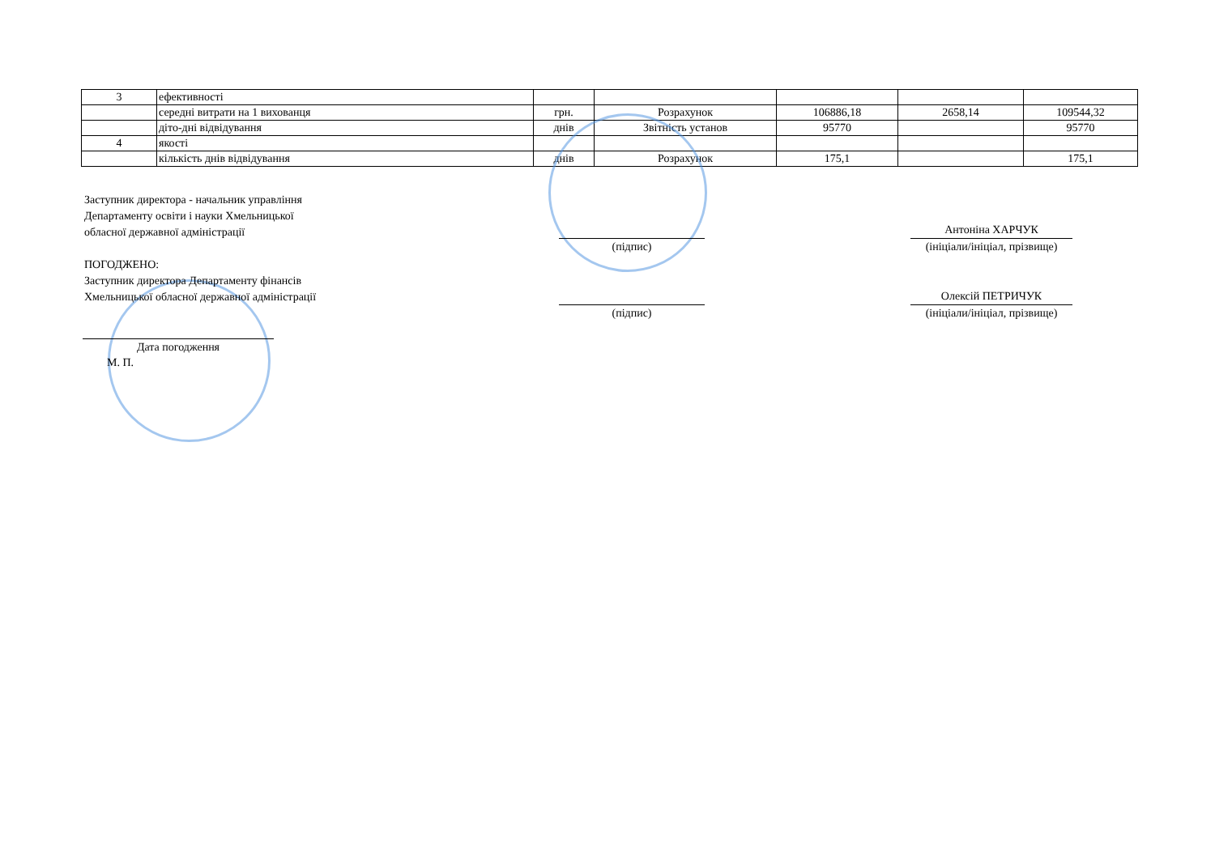| 3 | ефективності | | | | | |
| | середні витрати на 1 вихованця | грн. | Розрахунок | 106886,18 | 2658,14 | 109544,32 |
| | діто-дні відвідування | днів | Звітність установ | 95770 | | 95770 |
| 4 | якості | | | | | |
| | кількість днів відвідування | днів | Розрахунок | 175,1 | | 175,1 |
Заступник директора - начальник управління
Департаменту освіти і науки Хмельницької
обласної державної адміністрації
ПОГОДЖЕНО:
Заступник директора Департаменту фінансів
Хмельницької обласної державної адміністрації
(підпис)
Антоніна ХАРЧУК
(ініціали/ініціал, прізвище)
(підпис)
Олексій ПЕТРИЧУК
(ініціали/ініціал, прізвище)
Дата погодження
М. П.